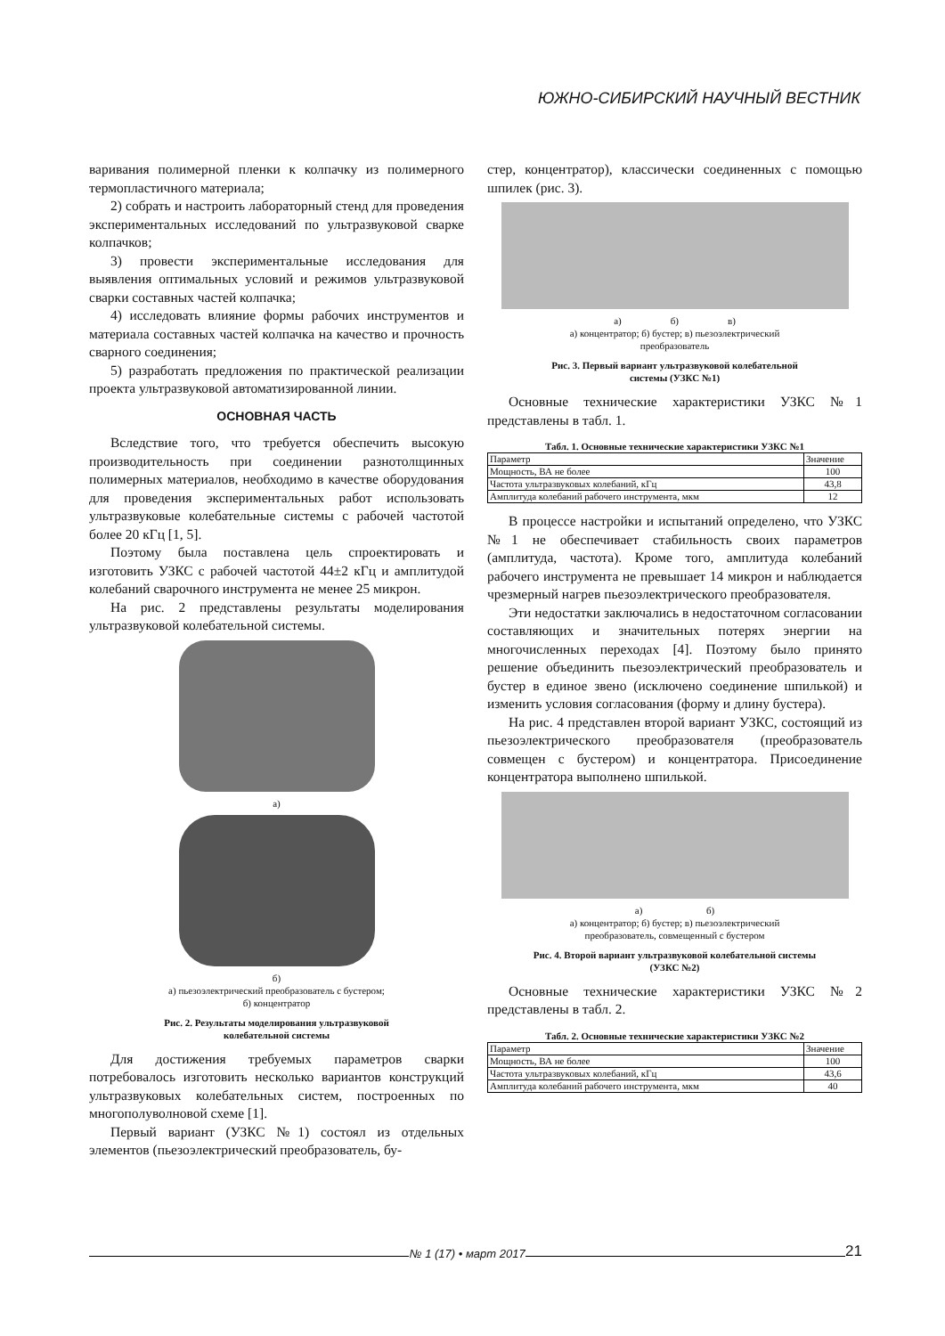ЮЖНО-СИБИРСКИЙ НАУЧНЫЙ ВЕСТНИК
варивания полимерной пленки к колпачку из полимерного термопластичного материала;
2) собрать и настроить лабораторный стенд для проведения экспериментальных исследований по ультразвуковой сварке колпачков;
3) провести экспериментальные исследования для выявления оптимальных условий и режимов ультразвуковой сварки составных частей колпачка;
4) исследовать влияние формы рабочих инструментов и материала составных частей колпачка на качество и прочность сварного соединения;
5) разработать предложения по практической реализации проекта ультразвуковой автоматизированной линии.
ОСНОВНАЯ ЧАСТЬ
Вследствие того, что требуется обеспечить высокую производительность при соединении разнотолщинных полимерных материалов, необходимо в качестве оборудования для проведения экспериментальных работ использовать ультразвуковые колебательные системы с рабочей частотой более 20 кГц [1, 5].
Поэтому была поставлена цель спроектировать и изготовить УЗКС с рабочей частотой 44±2 кГц и амплитудой колебаний сварочного инструмента не менее 25 микрон.
На рис. 2 представлены результаты моделирования ультразвуковой колебательной системы.
а)
б)
а) пьезоэлектрический преобразователь с бустером;
б) концентратор
Рис. 2. Результаты моделирования ультразвуковой
колебательной системы
Для достижения требуемых параметров сварки потребовалось изготовить несколько вариантов конструкций ультразвуковых колебательных систем, построенных по многополуволновой схеме [1].
Первый вариант (УЗКС №1) состоял из отдельных элементов (пьезоэлектрический преобразователь, бу-
стер, концентратор), классически соединенных с помощью шпилек (рис. 3).
а) б) в)
а) концентратор; б) бустер; в) пьезоэлектрический
преобразователь
Рис. 3. Первый вариант ультразвуковой колебательной
системы (УЗКС №1)
Основные технические характеристики УЗКС №1 представлены в табл. 1.
Табл. 1. Основные технические характеристики УЗКС №1
| Параметр | Значение |
| --- | --- |
| Мощность, ВА не более | 100 |
| Частота ультразвуковых колебаний, кГц | 43,8 |
| Амплитуда колебаний рабочего инструмента, мкм | 12 |
В процессе настройки и испытаний определено, что УЗКС №1 не обеспечивает стабильность своих параметров (амплитуда, частота). Кроме того, амплитуда колебаний рабочего инструмента не превышает 14 микрон и наблюдается чрезмерный нагрев пьезоэлектрического преобразователя.
Эти недостатки заключались в недостаточном согласовании составляющих и значительных потерях энергии на многочисленных переходах [4]. Поэтому было принято решение объединить пьезоэлектрический преобразователь и бустер в единое звено (исключено соединение шпилькой) и изменить условия согласования (форму и длину бустера).
На рис. 4 представлен второй вариант УЗКС, состоящий из пьезоэлектрического преобразователя (преобразователь совмещен с бустером) и концентратора. Присоединение концентратора выполнено шпилькой.
а) б)
а) концентратор; б) бустер; в) пьезоэлектрический
преобразователь, совмещенный с бустером
Рис. 4. Второй вариант ультразвуковой колебательной системы
(УЗКС №2)
Основные технические характеристики УЗКС №2 представлены в табл. 2.
Табл. 2. Основные технические характеристики УЗКС №2
| Параметр | Значение |
| --- | --- |
| Мощность, ВА не более | 100 |
| Частота ультразвуковых колебаний, кГц | 43,6 |
| Амплитуда колебаний рабочего инструмента, мкм | 40 |
№ 1 (17) • март 2017
21